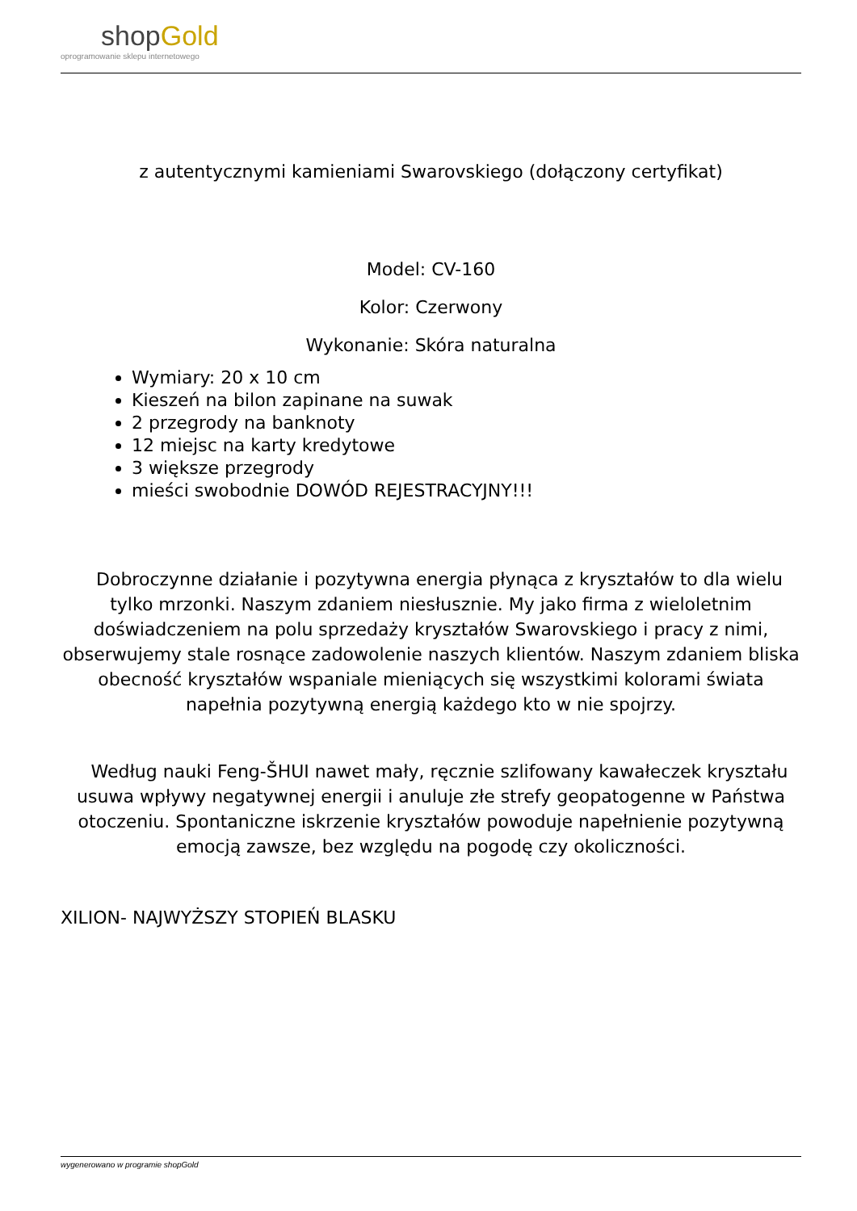shopGold
oprogramowanie sklepu internetowego
z autentycznymi kamieniami Swarovskiego (dołączony certyfikat)
Model: CV-160
Kolor: Czerwony
Wykonanie: Skóra naturalna
Wymiary: 20 x 10 cm
Kieszeń na bilon zapinane na suwak
2 przegrody na banknoty
12 miejsc na karty kredytowe
3 większe przegrody
mieści swobodnie DOWÓD REJESTRACYJNY!!!
Dobroczynne działanie i pozytywna energia płynąca z kryształów to dla wielu tylko mrzonki. Naszym zdaniem niesłusznie. My jako firma z wieloletnim doświadczeniem na polu sprzedaży kryształów Swarovskiego i pracy z nimi, obserwujemy stale rosnące zadowolenie naszych klientów. Naszym zdaniem bliska obecność kryształów wspaniale mieniących się wszystkimi kolorami świata napełnia pozytywną energią każdego kto w nie spojrzy.
Według nauki Feng-ŠHUI nawet mały, ręcznie szlifowany kawałeczek kryształu usuwa wpływy negatywnej energii i anuluje złe strefy geopatogenne w Państwa otoczeniu. Spontaniczne iskrzenie kryształów powoduje napełnienie pozytywną emocją zawsze, bez względu na pogodę czy okoliczności.
XILION- NAJWYŻSZY STOPIEŃ BLASKU
wygenerowano w programie shopGold